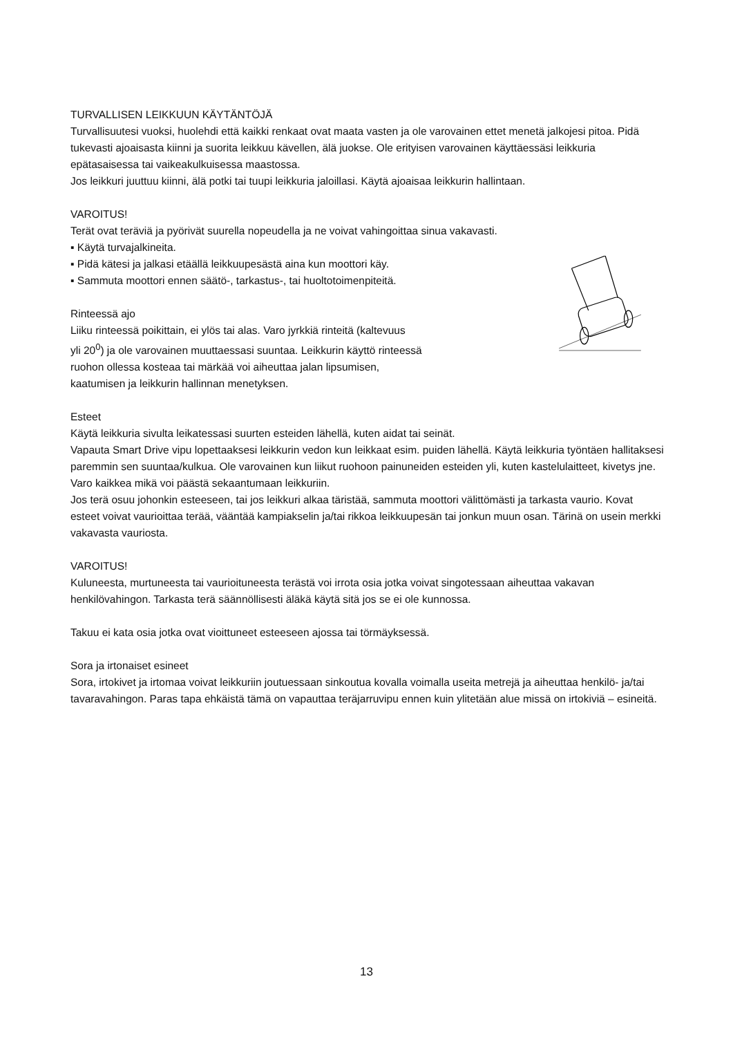TURVALLISEN LEIKKUUN KÄYTÄNTÖJÄ
Turvallisuutesi vuoksi, huolehdi että kaikki renkaat ovat maata vasten ja ole varovainen ettet menetä jalkojesi pitoa. Pidä tukevasti ajoaisasta kiinni ja suorita leikkuu kävellen, älä juokse. Ole erityisen varovainen käyttäessäsi leikkuria epätasaisessa tai vaikeakulkuisessa maastossa.
Jos leikkuri juuttuu kiinni, älä potki tai tuupi leikkuria jaloillasi. Käytä ajoaisaa leikkurin hallintaan.
VAROITUS!
Terät ovat teräviä ja pyörivät suurella nopeudella ja ne voivat vahingoittaa sinua vakavasti.
▪ Käytä turvajalkineita.
▪ Pidä kätesi ja jalkasi etäällä leikkuupesästä aina kun moottori käy.
▪ Sammuta moottori ennen säätö-, tarkastus-, tai huoltotoimenpiteitä.
Rinteessä ajo
Liiku rinteessä poikittain, ei ylös tai alas. Varo jyrkkiä rinteitä (kaltevuus
yli 20<sup>0</sup>) ja ole varovainen muuttaessasi suuntaa. Leikkurin käyttö rinteessä
ruohon ollessa kosteaa tai märkää voi aiheuttaa jalan lipsumisen,
kaatumisen ja leikkurin hallinnan menetyksen.
Esteet
Käytä leikkuria sivulta leikatessasi suurten esteiden lähellä, kuten aidat tai seinät.
Vapauta Smart Drive vipu lopettaaksesi leikkurin vedon kun leikkaat esim. puiden lähellä. Käytä leikkuria työntäen hallitaksesi paremmin sen suuntaa/kulkua. Ole varovainen kun liikut ruohoon painuneiden esteiden yli, kuten kastelulaitteet, kivetys jne. Varo kaikkea mikä voi päästä sekaantumaan leikkuriin.
Jos terä osuu johonkin esteeseen, tai jos leikkuri alkaa täristää, sammuta moottori välittömästi ja tarkasta vaurio. Kovat esteet voivat vaurioittaa terää, vääntää kampiakselin ja/tai rikkoa leikkuupesän tai jonkun muun osan. Tärinä on usein merkki vakavasta vauriosta.
VAROITUS!
Kuluneesta, murtuneesta tai vaurioituneesta terästä voi irrota osia jotka voivat singotessaan aiheuttaa vakavan henkilövahingon. Tarkasta terä säännöllisesti äläkä käytä sitä jos se ei ole kunnossa.
Takuu ei kata osia jotka ovat vioittuneet esteeseen ajossa tai törmäyksessä.
Sora ja irtonaiset esineet
Sora, irtokivet ja irtomaa voivat leikkuriin joutuessaan sinkoutua kovalla voimalla useita metrejä ja aiheuttaa henkilö- ja/tai tavaravahingon. Paras tapa ehkäistä tämä on vapauttaa teräjarruvipu ennen kuin ylitetään alue missä on irtokiviä – esineitä.
13